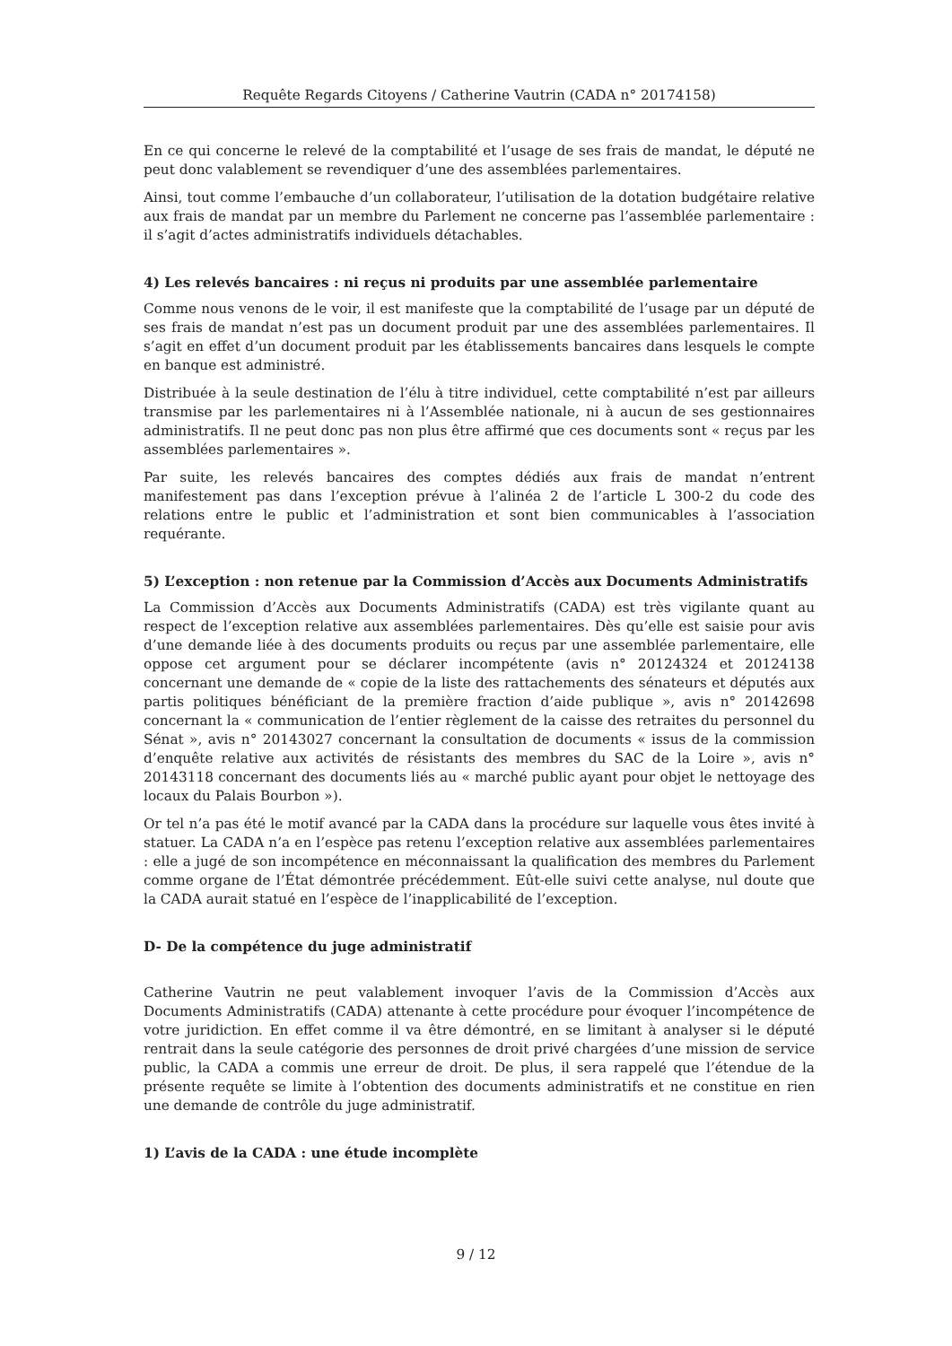Requête Regards Citoyens / Catherine Vautrin (CADA n° 20174158)
En ce qui concerne le relevé de la comptabilité et l’usage de ses frais de mandat, le député ne peut donc valablement se revendiquer d’une des assemblées parlementaires.
Ainsi, tout comme l’embauche d’un collaborateur, l’utilisation de la dotation budgétaire relative aux frais de mandat par un membre du Parlement ne concerne pas l’assemblée parlementaire : il s’agit d’actes administratifs individuels détachables.
4) Les relevés bancaires : ni reçus ni produits par une assemblée parlementaire
Comme nous venons de le voir, il est manifeste que la comptabilité de l’usage par un député de ses frais de mandat n’est pas un document produit par une des assemblées parlementaires. Il s’agit en effet d’un document produit par les établissements bancaires dans lesquels le compte en banque est administré.
Distribuée à la seule destination de l’élu à titre individuel, cette comptabilité n’est par ailleurs transmise par les parlementaires ni à l’Assemblée nationale, ni à aucun de ses gestionnaires administratifs. Il ne peut donc pas non plus être affirmé que ces documents sont « reçus par les assemblées parlementaires ».
Par suite, les relevés bancaires des comptes dédiés aux frais de mandat n’entrent manifestement pas dans l’exception prévue à l’alinéa 2 de l’article L 300-2 du code des relations entre le public et l’administration et sont bien communicables à l’association requérante.
5) L’exception : non retenue par la Commission d’Accès aux Documents Administratifs
La Commission d’Accès aux Documents Administratifs (CADA) est très vigilante quant au respect de l’exception relative aux assemblées parlementaires. Dès qu’elle est saisie pour avis d’une demande liée à des documents produits ou reçus par une assemblée parlementaire, elle oppose cet argument pour se déclarer incompétente (avis n° 20124324 et 20124138 concernant une demande de « copie de la liste des rattachements des sénateurs et députés aux partis politiques bénéficiant de la première fraction d’aide publique », avis n° 20142698 concernant la « communication de l’entier règlement de la caisse des retraites du personnel du Sénat », avis n° 20143027 concernant la consultation de documents « issus de la commission d’enquête relative aux activités de résistants des membres du SAC de la Loire », avis n° 20143118 concernant des documents liés au « marché public ayant pour objet le nettoyage des locaux du Palais Bourbon »).
Or tel n’a pas été le motif avancé par la CADA dans la procédure sur laquelle vous êtes invité à statuer. La CADA n’a en l’espèce pas retenu l’exception relative aux assemblées parlementaires : elle a jugé de son incompétence en méconnaissant la qualification des membres du Parlement comme organe de l’État démontrée précédemment. Eût-elle suivi cette analyse, nul doute que la CADA aurait statué en l’espèce de l’inapplicabilité de l’exception.
D- De la compétence du juge administratif
Catherine Vautrin ne peut valablement invoquer l’avis de la Commission d’Accès aux Documents Administratifs (CADA) attenante à cette procédure pour évoquer l’incompétence de votre juridiction. En effet comme il va être démontré, en se limitant à analyser si le député rentrait dans la seule catégorie des personnes de droit privé chargées d’une mission de service public, la CADA a commis une erreur de droit. De plus, il sera rappelé que l’étendue de la présente requête se limite à l’obtention des documents administratifs et ne constitue en rien une demande de contrôle du juge administratif.
1) L’avis de la CADA : une étude incomplète
9 / 12